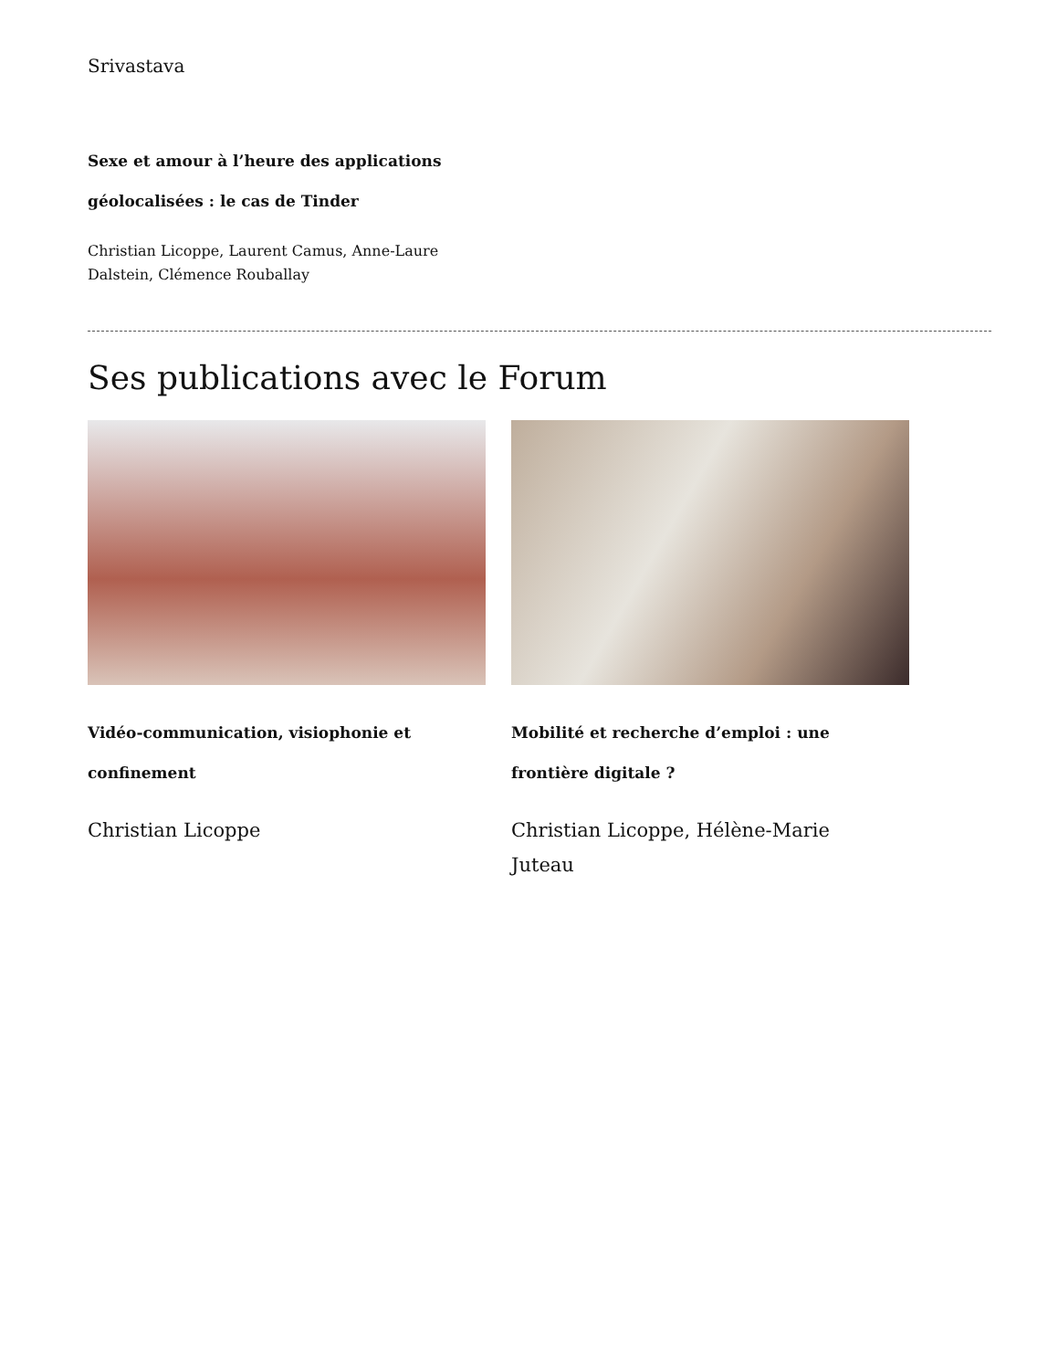Srivastava
Sexe et amour à l’heure des applications géolocalisées : le cas de Tinder
Christian Licoppe, Laurent Camus, Anne-Laure Dalstein, Clémence Rouballay
Ses publications avec le Forum
Vidéo-communication, visiophonie et confinement
Christian Licoppe
Mobilité et recherche d’emploi : une frontière digitale ?
Christian Licoppe, Hélène-Marie Juteau